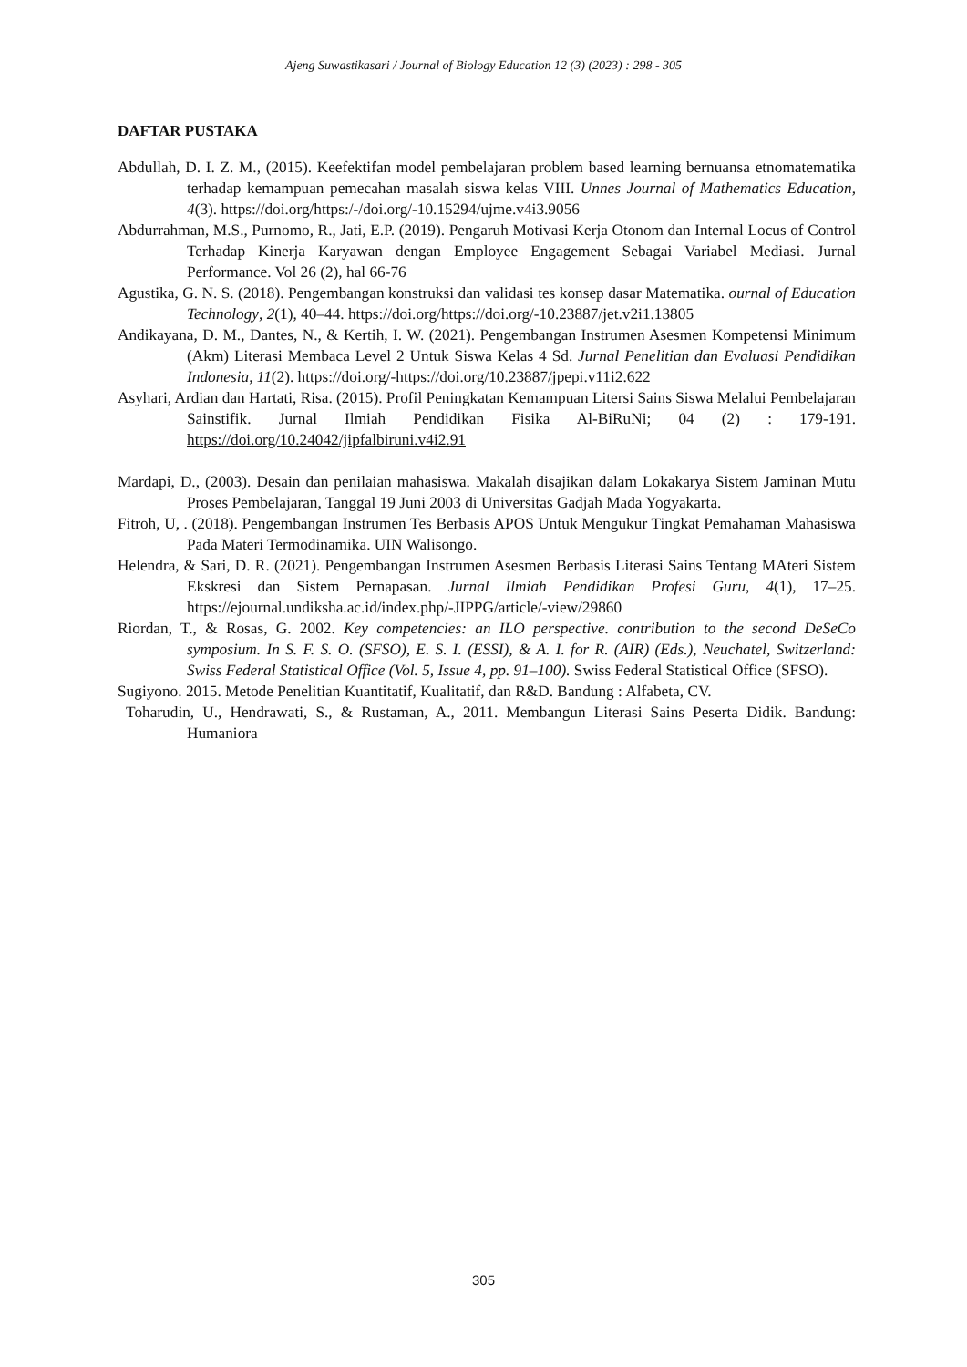Ajeng Suwastikasari / Journal of Biology Education 12 (3) (2023) : 298 - 305
DAFTAR PUSTAKA
Abdullah, D. I. Z. M., (2015). Keefektifan model pembelajaran problem based learning bernuansa etnomatematika terhadap kemampuan pemecahan masalah siswa kelas VIII. Unnes Journal of Mathematics Education, 4(3). https://doi.org/https:/-/doi.org/-10.15294/ujme.v4i3.9056
Abdurrahman, M.S., Purnomo, R., Jati, E.P. (2019). Pengaruh Motivasi Kerja Otonom dan Internal Locus of Control Terhadap Kinerja Karyawan dengan Employee Engagement Sebagai Variabel Mediasi. Jurnal Performance. Vol 26 (2), hal 66-76
Agustika, G. N. S. (2018). Pengembangan konstruksi dan validasi tes konsep dasar Matematika. ournal of Education Technology, 2(1), 40–44. https://doi.org/https://doi.org/-10.23887/jet.v2i1.13805
Andikayana, D. M., Dantes, N., & Kertih, I. W. (2021). Pengembangan Instrumen Asesmen Kompetensi Minimum (Akm) Literasi Membaca Level 2 Untuk Siswa Kelas 4 Sd. Jurnal Penelitian dan Evaluasi Pendidikan Indonesia, 11(2). https://doi.org/-https://doi.org/10.23887/jpepi.v11i2.622
Asyhari, Ardian dan Hartati, Risa. (2015). Profil Peningkatan Kemampuan Litersi Sains Siswa Melalui Pembelajaran Sainstifik. Jurnal Ilmiah Pendidikan Fisika Al-BiRuNi; 04 (2) : 179-191. https://doi.org/10.24042/jipfalbiruni.v4i2.91
Mardapi, D., (2003). Desain dan penilaian mahasiswa. Makalah disajikan dalam Lokakarya Sistem Jaminan Mutu Proses Pembelajaran, Tanggal 19 Juni 2003 di Universitas Gadjah Mada Yogyakarta.
Fitroh, U, . (2018). Pengembangan Instrumen Tes Berbasis APOS Untuk Mengukur Tingkat Pemahaman Mahasiswa Pada Materi Termodinamika. UIN Walisongo.
Helendra, & Sari, D. R. (2021). Pengembangan Instrumen Asesmen Berbasis Literasi Sains Tentang MAteri Sistem Ekskresi dan Sistem Pernapasan. Jurnal Ilmiah Pendidikan Profesi Guru, 4(1), 17–25. https://ejournal.undiksha.ac.id/index.php/-JIPPG/article/-view/29860
Riordan, T., & Rosas, G. 2002. Key competencies: an ILO perspective. contribution to the second DeSeCo symposium. In S. F. S. O. (SFSO), E. S. I. (ESSI), & A. I. for R. (AIR) (Eds.), Neuchatel, Switzerland: Swiss Federal Statistical Office (Vol. 5, Issue 4, pp. 91–100). Swiss Federal Statistical Office (SFSO).
Sugiyono. 2015. Metode Penelitian Kuantitatif, Kualitatif, dan R&D. Bandung : Alfabeta, CV.
Toharudin, U., Hendrawati, S., & Rustaman, A., 2011. Membangun Literasi Sains Peserta Didik. Bandung: Humaniora
305